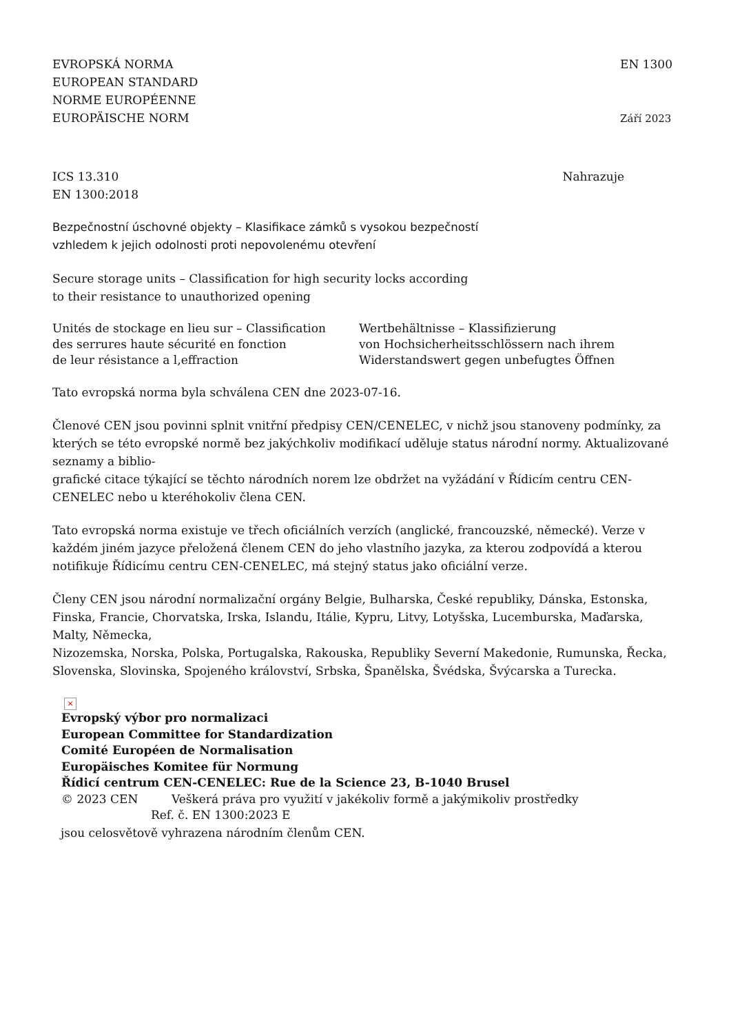EVROPSKÁ NORMA
EUROPEAN STANDARD
NORME EUROPÉENNE
EUROPÄISCHE NORM
EN 1300
Září 2023
ICS 13.310
EN 1300:2018
Nahrazuje
Bezpečnostní úschovné objekty – Klasifikace zámků s vysokou bezpečností
vzhledem k jejich odolnosti proti nepovolenému otevření
Secure storage units – Classification for high security locks according
to their resistance to unauthorized opening
Unités de stockage en lieu sur – Classification
des serrures haute sécurité en fonction
de leur résistance a l‚effraction
Wertbehältnisse – Klassifizierung
von Hochsicherheitsschlössern nach ihrem
Widerstandswert gegen unbefugtes Öffnen
Tato evropská norma byla schválena CEN dne 2023-07-16.
Členové CEN jsou povinni splnit vnitřní předpisy CEN/CENELEC, v nichž jsou stanoveny podmínky, za kterých se této evropské normě bez jakýchkoliv modifikací uděluje status národní normy. Aktualizované seznamy a biblio-
grafické citace týkající se těchto národních norem lze obdržet na vyžádání v Řídicím centru CEN-CENELEC nebo u kteréhokoliv člena CEN.
Tato evropská norma existuje ve třech oficiálních verzích (anglické, francouzské, německé). Verze v každém jiném jazyce přeložená členem CEN do jeho vlastního jazyka, za kterou zodpovídá a kterou notifikuje Řídicímu centru CEN-CENELEC, má stejný status jako oficiální verze.
Členy CEN jsou národní normalizační orgány Belgie, Bulharska, České republiky, Dánska, Estonska, Finska, Francie, Chorvatska, Irska, Islandu, Itálie, Kypru, Litvy, Lotyšska, Lucemburska, Maďarska, Malty, Německa,
Nizozemska, Norska, Polska, Portugalska, Rakouska, Republiky Severní Makedonie, Rumunska, Řecka, Slovenska, Slovinska, Spojeného království, Srbska, Španělska, Švédska, Švýcarska a Turecka.
×
Evropský výbor pro normalizaci
European Committee for Standardization
Comité Européen de Normalisation
Europäisches Komitee für Normung
Řídicí centrum CEN-CENELEC: Rue de la Science 23, B-1040 Brusel
© 2023 CEN Veškerá práva pro využití v jakékoliv formě a jakýmikoliv prostředky
Ref. č. EN 1300:2023 E
jsou celosvětově vyhrazena národním členům CEN.